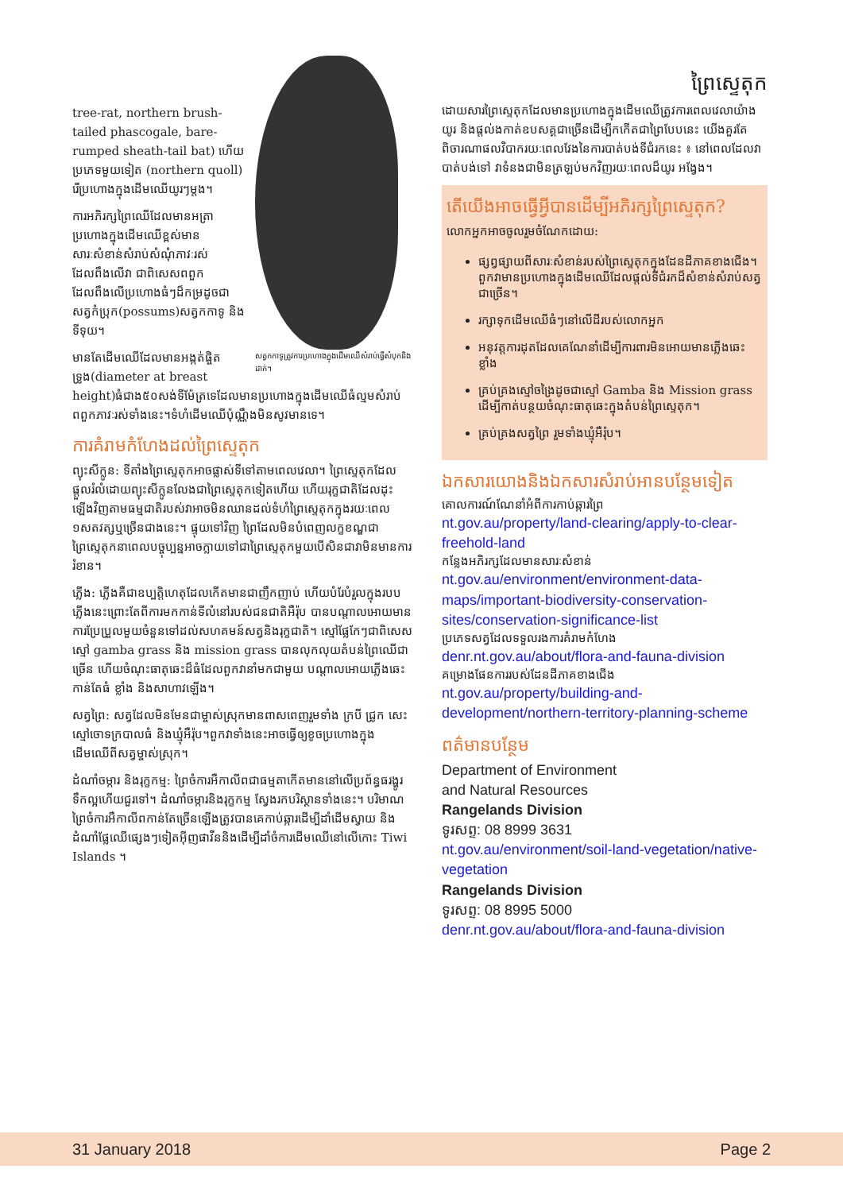សត្វកកាទូត្រូវការប្រហោងក្នុងដើមឈើសំរាប់ធ្វើសំបុកនិងដាក់។
tree-rat, northern brush-tailed phascogale, bare-rumped sheath-tail bat) ហើយប្រភេទមួយទៀត (northern quoll) រើប្រហោងក្នុងដើមឈើយូរៗម្តង។
ការអភិរក្សព្រៃឈើដែលមានអត្រាប្រហោងក្នុងដើមឈើខ្ពស់មានសារៈសំខាន់សំរាប់សំណុំភាវៈរស់ដែលពឹងលើវា ជាពិសេសពពួកដែលពឹងលើប្រហោងធំៗដ៏កម្រដូចជា សត្វកំប្រុក(possums)សត្វកកាទូ និងទីទុយ។
មានតែដើមឈើដែលមានអង្កត់ផ្ចិតទ្រូង(diameter at breast height)ធំជាង៥០សង់ទីម៉ែត្រទេដែលមានប្រហោងក្នុងដើមឈើធំល្មមសំរាប់ពពួកភាវៈរស់ទាំងនេះ។ទំហំដើមឈើប៉ុណ្ណឹងមិនសូវមានទេ។
ការគំរាមកំហែងដល់ព្រៃស្ទេតុក
ព្យុះសីក្លូន: ទីតាំងព្រៃស្ទេតុកអាចផ្លាស់ទីទៅតាមពេលវេលា។ ព្រៃស្ទេតុកដែលផ្តួលរំលំដោយព្យុះសីក្លូនលែងជាព្រៃស្ទេតុកទៀតហើយ ហើយរុក្ខជាតិដែលដុះឡើងវិញតាមធម្មជាតិរបស់វាអាចមិនឈានដល់ទំហំព្រៃស្ទេតុកក្នុងរយៈពេល ១សតវត្សឬច្រើនជាងនេះ។ ផ្ទុយទៅវិញ ព្រៃដែលមិនបំពេញលក្ខខណ្ឌជាព្រៃស្ទេតុកនាពេលបច្ចុប្បន្នអាចក្លាយទៅជាព្រៃស្ទេតុកមួយបើសិនជាវាមិនមានការរំខាន។
ភ្លើង: ភ្លើងគឺជាឧប្បត្តិហេតុដែលកើតមានជាញឹកញាប់ ហើយបំរែបំរួលក្នុងរបបភ្លើងនេះព្រោះតែពីការមកកាន់ទីលំនៅរបស់ជនជាតិអឺរ៉ុប បានបណ្តាលអោយមានការប្រែប្រួលមួយចំនួនទៅដល់សហគមន៍សត្វនិងរុក្ខជាតិ។ ស្មៅផ្លែកែៗជាពិសេសស្មៅ gamba grass និង mission grass បានលុកលុយតំបន់ព្រៃឈើជាច្រើន ហើយចំណុះធាតុឆេះដ៏ធំដែលពួកវានាំមកជាមួយ បណ្តាលអោយភ្លើងឆេះកាន់តែធំ ខ្លាំង និងសាហាវឡើង។
សត្វព្រៃ: សត្វដែលមិនមែនជាម្ចាស់ស្រុកមានពាសពេញរួមទាំង ក្របី ជ្រូក សេះ ស្មៅចោទក្របាលធំ និងឃ្មុំអឺរ៉ុប។ពួកវាទាំងនេះអាចធ្វើឲ្យខូចប្រហោងក្នុងដើមឈើពីសត្វម្ចាស់ស្រុក។
ដំណាំចម្ការ និងរុក្ខកម្ម: ព្រៃចំការអឺកាលីពជាធម្មតាកើតមាននៅលើប្រព័ន្ធធរង្ហូរទឹកល្អហើយជួរទៅ។ ដំណាំចម្ការនិងរុក្ខកម្ម ស្វែងរកបរិស្ថានទាំងនេះ។ បរិមាណព្រៃចំការអឺកាលីពកាន់តែច្រើនឡើងត្រូវបានគេកាប់ឆ្ការដើម្បីដាំដើមស្វាយ និងដំណាំផ្លែឈើផ្សេងៗទៀតអ៊ីញផាវីននិងដើម្បីដាំចំការដើមឈើនៅលើកោះ Tiwi Islands ។
ព្រៃស្ទេតុក
ដោយសារព្រៃស្ទេតុកដែលមានប្រហោងក្នុងដើមឈើត្រូវការពេលវេលាយ៉ាងយូរ និងផ្តល់ងកាត់ឧបសគ្គជាច្រើនដើម្បីកកើតជាព្រៃបែបនេះ យើងគួរតែពិចារណាផលវិបាករយៈពេលវែងនៃការបាត់បង់ទីជំរកនេះ ៖ នៅពេលដែលវាបាត់បង់ទៅ វាទំនងជាមិនត្រឡប់មកវិញរយៈពេលដ៏យូរ អង្វែង។
តើយើងអាចធ្វើអ្វីបានដើម្បីអភិរក្សព្រៃស្ទេតុក?
លោកអ្នកអាចចូលរួមចំណែកដោយ:
ផ្សព្វផ្សាយពីសារៈសំខាន់របស់ព្រៃស្ទេតុកក្នុងដែនដីភាគខាងជើង។ ពួកវាមានប្រហោងក្នុងដើមឈើដែលផ្តល់ទីជំរកដ៏សំខាន់សំរាប់សត្វជាច្រើន។
រក្សាទុកដើមឈើធំៗនៅលើដីរបស់លោកអ្នក
អនុវត្តការដុតដែលគេណែនាំដើម្បីការពារមិនអោយមានភ្លើងឆេះខ្លាំង
គ្រប់គ្រងស្មៅចង្រៃដូចជាស្មៅ Gamba និង Mission grass ដើម្បីកាត់បន្ថយចំណុះធាតុឆេះក្នុងតំបន់ព្រៃស្ទេតុក។
គ្រប់គ្រងសត្វព្រៃ រួមទាំងឃ្មុំអឺរ៉ុប។
ឯកសារយោងនិងឯកសារសំរាប់អានបន្ថែមទៀត
គោលការណ៍ណែនាំអំពីការកាប់ឆ្ការព្រៃ
nt.gov.au/property/land-clearing/apply-to-clear-freehold-land
កន្លែងអភិរក្សដែលមានសារៈសំខាន់
nt.gov.au/environment/environment-data-maps/important-biodiversity-conservation-sites/conservation-significance-list
ប្រភេទសត្វដែលទទួលរងការគំរាមកំហែង
denr.nt.gov.au/about/flora-and-fauna-division
គម្រោងផែនការរបស់ដែនដីភាគខាងជើង
nt.gov.au/property/building-and-development/northern-territory-planning-scheme
ពត៌មានបន្ថែម
Department of Environment
and Natural Resources
Rangelands Division
ទូរសព្ទ: 08 8999 3631
nt.gov.au/environment/soil-land-vegetation/native-vegetation
Rangelands Division
ទូរសព្ទ: 08 8995 5000
denr.nt.gov.au/about/flora-and-fauna-division
31 January 2018 Page 2